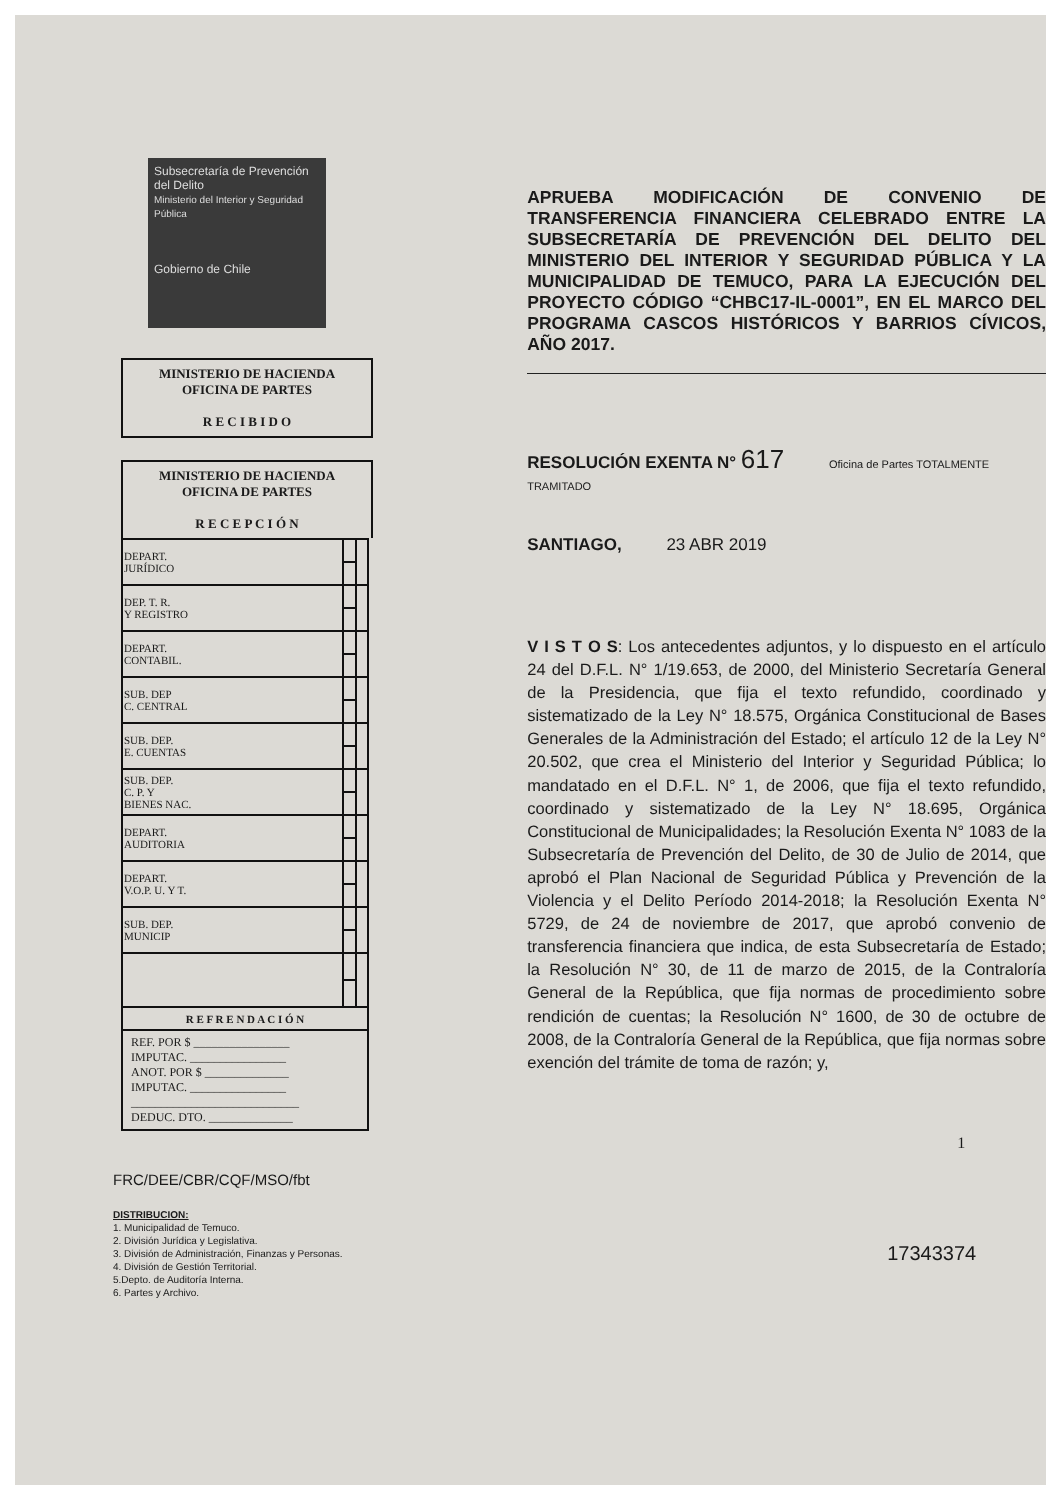Subsecretaría de Prevención del Delito
Ministerio del Interior y Seguridad Pública
Gobierno de Chile
MINISTERIO DE HACIENDA
OFICINA DE PARTES
R E C I B I D O
MINISTERIO DE HACIENDA
OFICINA DE PARTES
R E C E P C I Ó N
| DEPART. JURÍDICO | | |
| DEP. T. R. Y REGISTRO | | |
| DEPART. CONTABIL. | | |
| SUB. DEP C. CENTRAL | | |
| SUB. DEP. E. CUENTAS | | |
| SUB. DEP. C. P. Y BIENES NAC. | | |
| DEPART. AUDITORIA | | |
| DEPART. V.O.P. U. Y T. | | |
| SUB. DEP. MUNICIP | | |
| R E F R E N D A C I Ó N | | |
| REF. POR $ ________________ IMPUTAC. ________________ ANOT. POR $ ______________ IMPUTAC. ________________ ____________________________ DEDUC. DTO. ______________ | | |
FRC/DEE/CBR/CQF/MSO/fbt
DISTRIBUCION:
1. Municipalidad de Temuco.
2. División Jurídica y Legislativa.
3. División de Administración, Finanzas y Personas.
4. División de Gestión Territorial.
5.Depto. de Auditoría Interna.
6. Partes y Archivo.
APRUEBA MODIFICACIÓN DE CONVENIO DE TRANSFERENCIA FINANCIERA CELEBRADO ENTRE LA SUBSECRETARÍA DE PREVENCIÓN DEL DELITO DEL MINISTERIO DEL INTERIOR Y SEGURIDAD PÚBLICA Y LA MUNICIPALIDAD DE TEMUCO, PARA LA EJECUCIÓN DEL PROYECTO CÓDIGO “CHBC17-IL-0001”, EN EL MARCO DEL PROGRAMA CASCOS HISTÓRICOS Y BARRIOS CÍVICOS, AÑO 2017.
RESOLUCIÓN EXENTA N° 617 Oficina de Partes TOTALMENTE TRAMITADO
SANTIAGO, 23 ABR 2019
V I S T O S: Los antecedentes adjuntos, y lo dispuesto en el artículo 24 del D.F.L. N° 1/19.653, de 2000, del Ministerio Secretaría General de la Presidencia, que fija el texto refundido, coordinado y sistematizado de la Ley N° 18.575, Orgánica Constitucional de Bases Generales de la Administración del Estado; el artículo 12 de la Ley N° 20.502, que crea el Ministerio del Interior y Seguridad Pública; lo mandatado en el D.F.L. N° 1, de 2006, que fija el texto refundido, coordinado y sistematizado de la Ley N° 18.695, Orgánica Constitucional de Municipalidades; la Resolución Exenta N° 1083 de la Subsecretaría de Prevención del Delito, de 30 de Julio de 2014, que aprobó el Plan Nacional de Seguridad Pública y Prevención de la Violencia y el Delito Período 2014-2018; la Resolución Exenta N° 5729, de 24 de noviembre de 2017, que aprobó convenio de transferencia financiera que indica, de esta Subsecretaría de Estado; la Resolución N° 30, de 11 de marzo de 2015, de la Contraloría General de la República, que fija normas de procedimiento sobre rendición de cuentas; la Resolución N° 1600, de 30 de octubre de 2008, de la Contraloría General de la República, que fija normas sobre exención del trámite de toma de razón; y,
1
17343374